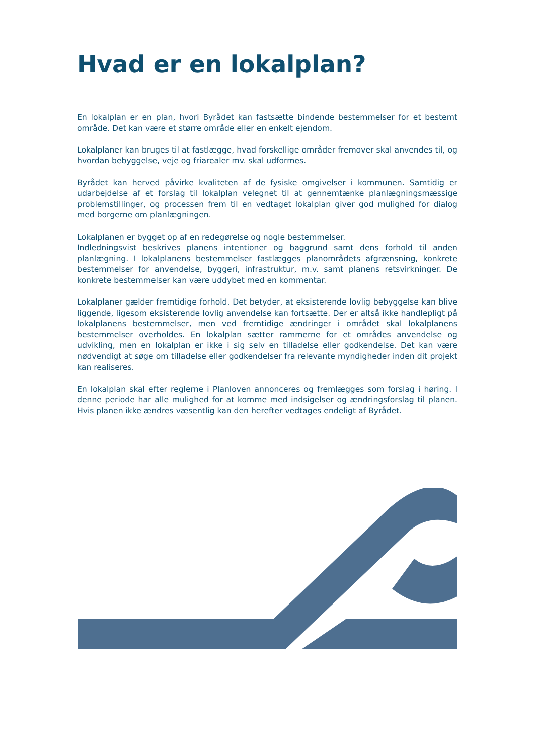Hvad er en lokalplan?
En lokalplan er en plan, hvori Byrådet kan fastsætte bindende bestemmelser for et bestemt område. Det kan være et større område eller en enkelt ejendom.
Lokalplaner kan bruges til at fastlægge, hvad forskellige områder fremover skal anvendes til, og hvordan bebyggelse, veje og friarealer mv. skal udformes.
Byrådet kan herved påvirke kvaliteten af de fysiske omgivelser i kommunen. Samtidig er udarbejdelse af et forslag til lokalplan velegnet til at gennemtænke planlægningsmæssige problemstillinger, og processen frem til en vedtaget lokalplan giver god mulighed for dialog med borgerne om planlægningen.
Lokalplanen er bygget op af en redegørelse og nogle bestemmelser.
Indledningsvist beskrives planens intentioner og baggrund samt dens forhold til anden planlægning. I lokalplanens bestemmelser fastlægges planområdets afgrænsning, konkrete bestemmelser for anvendelse, byggeri, infrastruktur, m.v. samt planens retsvirkninger. De konkrete bestemmelser kan være uddybet med en kommentar.
Lokalplaner gælder fremtidige forhold. Det betyder, at eksisterende lovlig bebyggelse kan blive liggende, ligesom eksisterende lovlig anvendelse kan fortsætte. Der er altså ikke handlepligt på lokalplanens bestemmelser, men ved fremtidige ændringer i området skal lokalplanens bestemmelser overholdes. En lokalplan sætter rammerne for et områdes anvendelse og udvikling, men en lokalplan er ikke i sig selv en tilladelse eller godkendelse. Det kan være nødvendigt at søge om tilladelse eller godkendelser fra relevante myndigheder inden dit projekt kan realiseres.
En lokalplan skal efter reglerne i Planloven annonceres og fremlægges som forslag i høring. I denne periode har alle mulighed for at komme med indsigelser og ændringsforslag til planen. Hvis planen ikke ændres væsentlig kan den herefter vedtages endeligt af Byrådet.